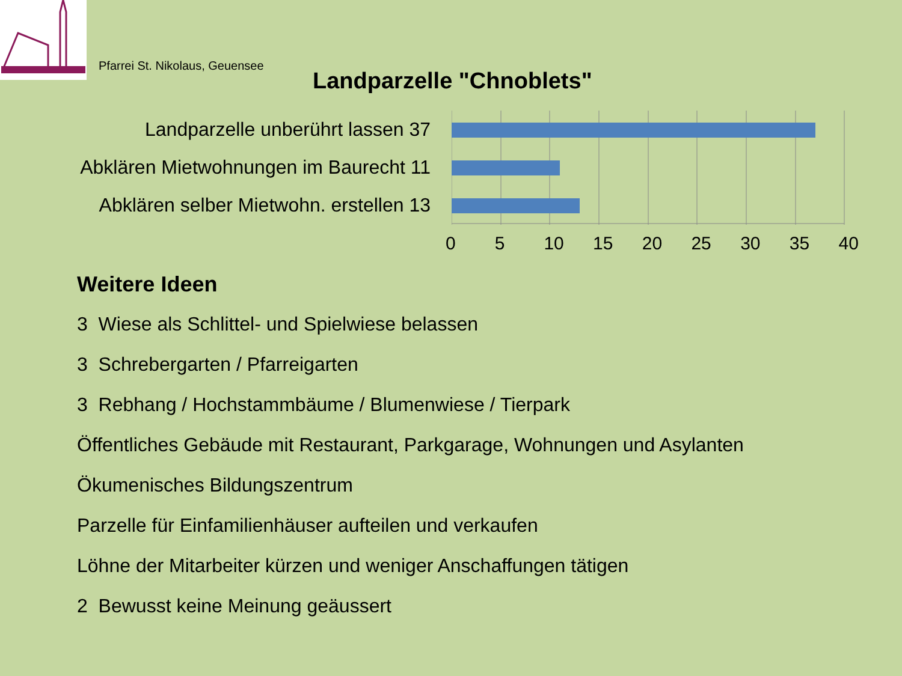Pfarrei St. Nikolaus, Geuensee
Landparzelle "Chnoblets"
Landparzelle unberührt lassen 37
Abklären Mietwohnungen im Baurecht 11
Abklären selber Mietwohn. erstellen 13
0 5 10 15 20 25 30 35 40
Weitere Ideen
3 Wiese als Schlittel- und Spielwiese belassen
3 Schrebergarten / Pfarreigarten
3 Rebhang / Hochstammbäume / Blumenwiese / Tierpark
Öffentliches Gebäude mit Restaurant, Parkgarage, Wohnungen und Asylanten
Ökumenisches Bildungszentrum
Parzelle für Einfamilienhäuser aufteilen und verkaufen
Löhne der Mitarbeiter kürzen und weniger Anschaffungen tätigen
2 Bewusst keine Meinung geäussert